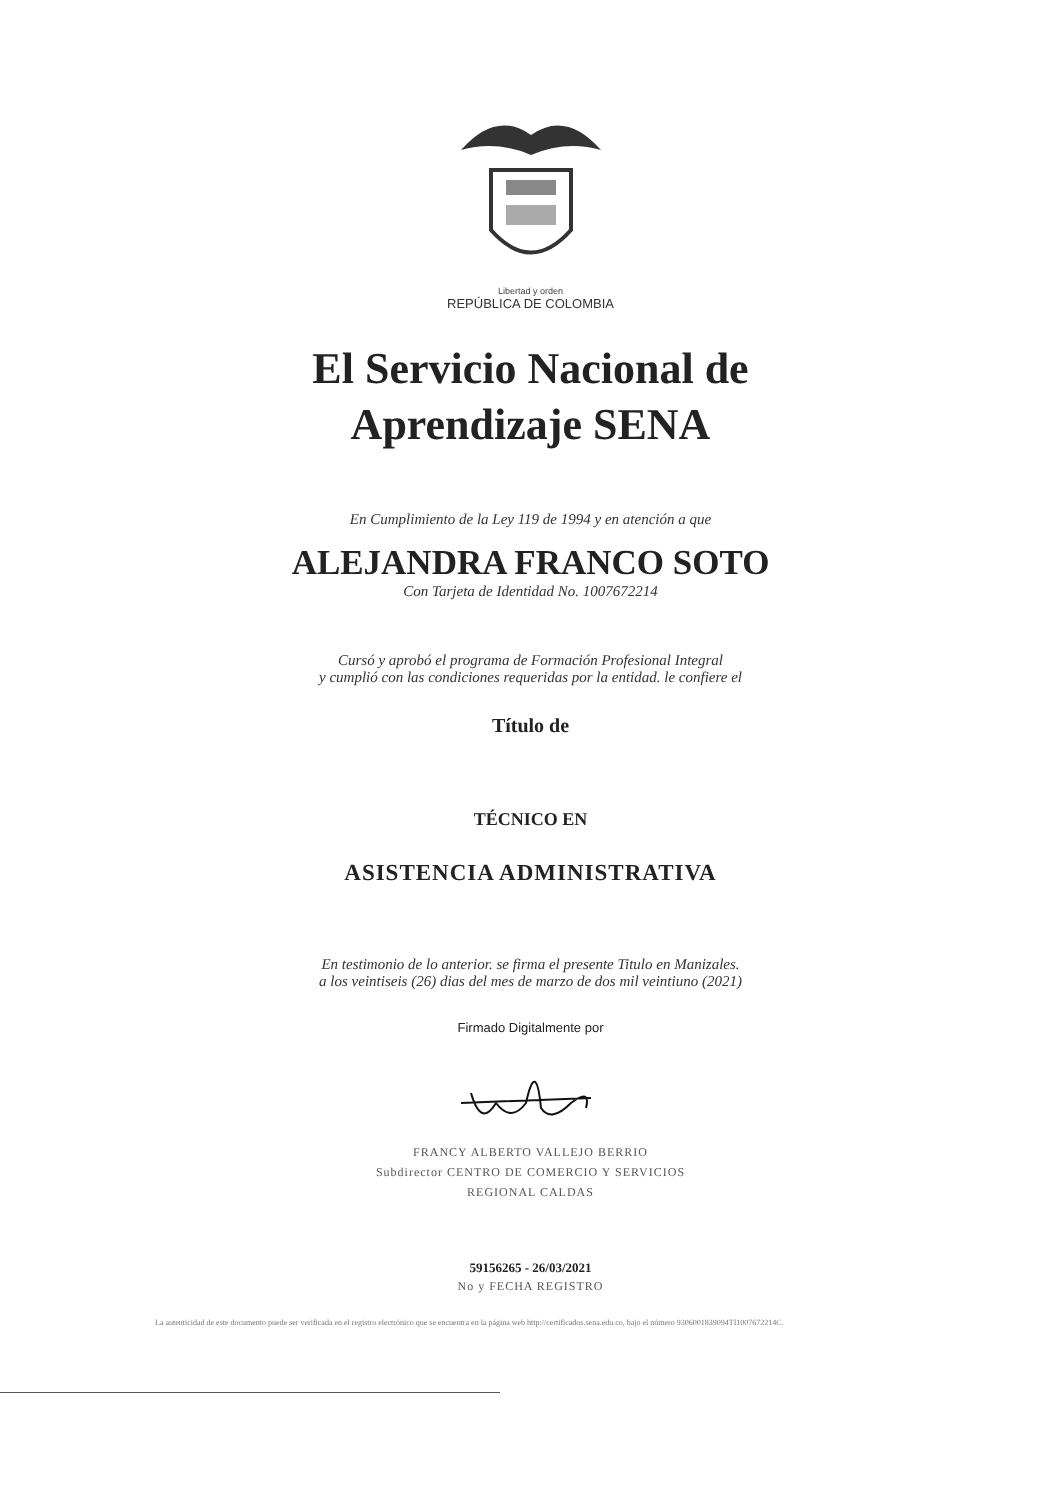Libertad y orden
REPÚBLICA DE COLOMBIA
El Servicio Nacional de
Aprendizaje SENA
En Cumplimiento de la Ley 119 de 1994 y en atención a que
ALEJANDRA FRANCO SOTO
Con Tarjeta de Identidad No. 1007672214
Cursó y aprobó el programa de Formación Profesional Integral
y cumplió con las condiciones requeridas por la entidad. le confiere el
Título de
TÉCNICO EN
ASISTENCIA ADMINISTRATIVA
En testimonio de lo anterior. se firma el presente Titulo en Manizales.
a los veintiseis (26) dias del mes de marzo de dos mil veintiuno (2021)
Firmado Digitalmente por
FRANCY ALBERTO VALLEJO BERRIO
Subdirector CENTRO DE COMERCIO Y SERVICIOS
REGIONAL CALDAS
59156265 - 26/03/2021
No y FECHA REGISTRO
La autenticidad de este documento puede ser verificada en el registro electrónico que se encuentra en la página web http://certificados.sena.edu.co, bajo el número 9306001839094TI1007672214C.